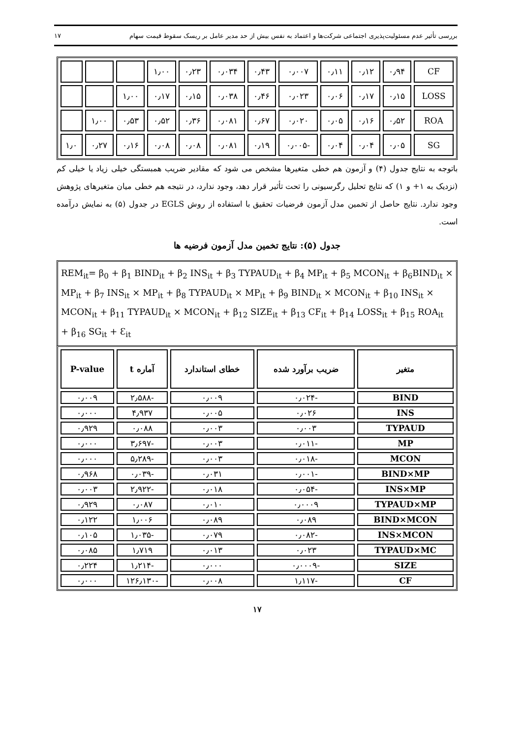بررسی تأثیر عدم مسئولیت‌پذیری اجتماعی شرکت‌ها و اعتماد به نفس بیش از حد مدیر عامل بر ریسک سقوط قیمت سهام ۱۷
| CF | ۰٫۹۴ | ۰٫۱۲ | ۰٫۱۱ | ۰٫۰۰۷ | ۰٫۴۳ | ۰٫۰۳۴ | ۰٫۲۳ | ۱٫۰۰ | | | |
| LOSS | ۰٫۱۵ | ۰٫۱۷ | ۰٫۰۶ | ۰٫۰۲۳ | ۰٫۴۶ | ۰٫۰۳۸ | ۰٫۱۵ | ۰٫۱۷ | ۱٫۰۰ | | |
| ROA | ۰٫۵۲ | ۰٫۱۶ | ۰٫۰۵ | ۰٫۰۲۰ | ۰٫۶۷ | ۰٫۰۸۱ | ۰٫۳۶ | ۰٫۵۲ | ۰٫۵۳ | ۱٫۰۰ | |
| SG | ۰٫۰۵ | ۰٫۰۴ | ۰٫۰۴ | -۰٫۰۰۵ | ۰٫۱۹ | ۰٫۰۸۱ | ۰٫۰۸ | ۰٫۰۸ | ۰٫۱۶ | ۰٫۲۷ | ۱٫۰ |
باتوجه به نتایج جدول (۴) و آزمون هم خطی متغیرها مشخص می شود که مقادیر ضریب همبستگی خیلی زیاد یا خیلی کم (نزدیک به ۱+ و ۱) که نتایج تحلیل رگرسیونی را تحت تأثیر قرار دهد، وجود ندارد، در نتیجه هم خطی میان متغیرهای پژوهش وجود ندارد. نتایج حاصل از تخمین مدل آزمون فرضیات تحقیق با استفاده از روش EGLS در جدول (۵) به نمایش درآمده است.
جدول (۵): نتایج تخمین مدل آزمون فرضیه ها
REM<sub>it</sub>= β<sub>0</sub> + β<sub>1</sub> BIND<sub>it</sub> + β<sub>2</sub> INS<sub>it</sub> + β<sub>3</sub> TYPAUD<sub>it</sub> + β<sub>4</sub> MP<sub>it</sub> + β<sub>5</sub> MCON<sub>it</sub> + β<sub>6</sub>BIND<sub>it</sub> × MP<sub>it</sub> + β<sub>7</sub> INS<sub>it</sub> × MP<sub>it</sub> + β<sub>8</sub> TYPAUD<sub>it</sub> × MP<sub>it</sub> + β<sub>9</sub> BIND<sub>it</sub> × MCON<sub>it</sub> + β<sub>10</sub> INS<sub>it</sub> × MCON<sub>it</sub> + β<sub>11</sub> TYPAUD<sub>it</sub> × MCON<sub>it</sub> + β<sub>12</sub> SIZE<sub>it</sub> + β<sub>13</sub> CF<sub>it</sub> + β<sub>14</sub> LOSS<sub>it</sub> + β<sub>15</sub> ROA<sub>it</sub> + β<sub>16</sub> SG<sub>it</sub> + Ɛ<sub>it</sub>
| متغیر | ضریب برآورد شده | خطای استاندارد | آماره t | P-value |
| --- | --- | --- | --- | --- |
| BIND | -۰٫۰۲۴ | ۰٫۰۰۹ | -۲٫۵۸۸ | ۰٫۰۰۹ |
| INS | ۰٫۰۲۶ | ۰٫۰۰۵ | ۴٫۹۳۷ | ۰٫۰۰۰ |
| TYPAUD | ۰٫۰۰۳ | ۰٫۰۰۳ | ۰٫۰۸۸ | ۰٫۹۲۹ |
| MP | -۰٫۰۱۱ | ۰٫۰۰۳ | -۳٫۶۹۷ | ۰٫۰۰۰ |
| MCON | -۰٫۰۱۸ | ۰٫۰۰۳ | -۵٫۲۸۹ | ۰٫۰۰۰ |
| BIND×MP | -۰٫۰۰۱ | ۰٫۰۳۱ | -۰٫۰۳۹ | ۰٫۹۶۸ |
| INS×MP | -۰٫۰۵۴ | ۰٫۰۱۸ | -۲٫۹۲۲ | ۰٫۰۰۳ |
| TYPAUD×MP | ۰٫۰۰۰۹ | ۰٫۰۱۰ | ۰٫۰۸۷ | ۰٫۹۲۹ |
| BIND×MCON | ۰٫۰۸۹ | ۰٫۰۸۹ | ۱٫۰۰۶ | ۰٫۱۲۲ |
| INS×MCON | -۰٫۰۸۲ | ۰٫۰۷۹ | -۱٫۰۳۵ | ۰٫۱۰۵ |
| TYPAUD×MC | ۰٫۰۲۳ | ۰٫۰۱۳ | ۱٫۷۱۹ | ۰٫۰۸۵ |
| SIZE | -۰٫۰۰۰۹ | ۰٫۰۰۰ | -۱٫۲۱۴ | ۰٫۲۲۴ |
| CF | -۱٫۱۱۷ | ۰٫۰۰۸ | -۱۲۶٫۱۳۰ | ۰٫۰۰۰ |
۱۷